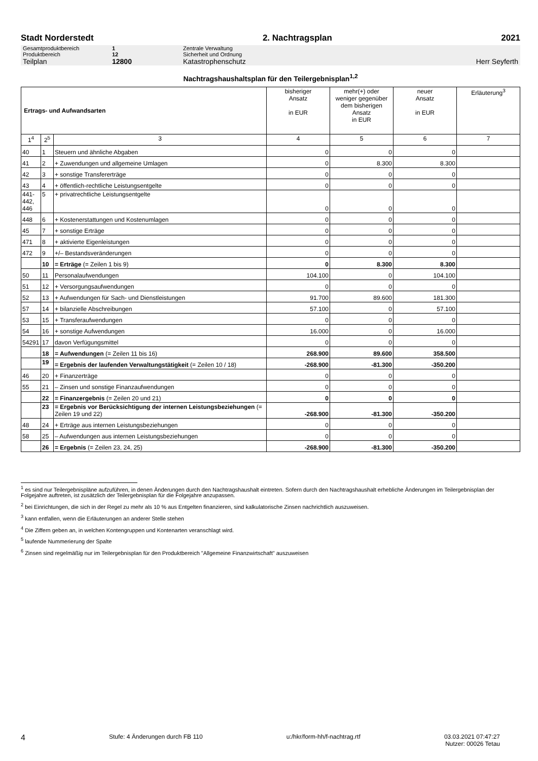Stadt Norderstedt 2. Nachtragsplan 2021
Gesamtproduktbereich 1 Zentrale Verwaltung
Produktbereich 12 Sicherheit und Ordnung
Teilplan 12800 Katastrophenschutz Herr Seyferth
Nachtragshaushaltsplan für den Teilergebnisplan<sup>1,2</sup>
| Ertrags- und Aufwandsarten | | | bisheriger Ansatz in EUR | mehr(+) oder weniger gegenüber dem bisherigen Ansatz in EUR | neuer Ansatz in EUR | Erläuterung<sup>3</sup> |
| --- | --- | --- | --- | --- | --- | --- |
| 1<sup>4</sup> | 2<sup>5</sup> | 3 | 4 | 5 | 6 | 7 |
| 40 | 1 | Steuern und ähnliche Abgaben | 0 | 0 | 0 | |
| 41 | 2 | + Zuwendungen und allgemeine Umlagen | 0 | 8.300 | 8.300 | |
| 42 | 3 | + sonstige Transfererträge | 0 | 0 | 0 | |
| 43 | 4 | + öffentlich-rechtliche Leistungsentgelte | 0 | 0 | 0 | |
| 441- 442, 446 | 5 | + privatrechtliche Leistungsentgelte | 0 | 0 | 0 | |
| 448 | 6 | + Kostenerstattungen und Kostenumlagen | 0 | 0 | 0 | |
| 45 | 7 | + sonstige Erträge | 0 | 0 | 0 | |
| 471 | 8 | + aktivierte Eigenleistungen | 0 | 0 | 0 | |
| 472 | 9 | +/– Bestandsveränderungen | 0 | 0 | 0 | |
| | 10 | = Erträge (= Zeilen 1 bis 9) | 0 | 8.300 | 8.300 | |
| 50 | 11 | Personalaufwendungen | 104.100 | 0 | 104.100 | |
| 51 | 12 | + Versorgungsaufwendungen | 0 | 0 | 0 | |
| 52 | 13 | + Aufwendungen für Sach- und Dienstleistungen | 91.700 | 89.600 | 181.300 | |
| 57 | 14 | + bilanzielle Abschreibungen | 57.100 | 0 | 57.100 | |
| 53 | 15 | + Transferaufwendungen | 0 | 0 | 0 | |
| 54 | 16 | + sonstige Aufwendungen | 16.000 | 0 | 16.000 | |
| 54291 | 17 | davon Verfügungsmittel | 0 | 0 | 0 | |
| | 18 | = Aufwendungen (= Zeilen 11 bis 16) | 268.900 | 89.600 | 358.500 | |
| | 19 | = Ergebnis der laufenden Verwaltungstätigkeit (= Zeilen 10 / 18) | -268.900 | -81.300 | -350.200 | |
| 46 | 20 | + Finanzerträge | 0 | 0 | 0 | |
| 55 | 21 | – Zinsen und sonstige Finanzaufwendungen | 0 | 0 | 0 | |
| | 22 | = Finanzergebnis (= Zeilen 20 und 21) | 0 | 0 | 0 | |
| | 23 | = Ergebnis vor Berücksichtigung der internen Leistungsbeziehungen (= Zeilen 19 und 22) | -268.900 | -81.300 | -350.200 | |
| 48 | 24 | + Erträge aus internen Leistungsbeziehungen | 0 | 0 | 0 | |
| 58 | 25 | – Aufwendungen aus internen Leistungsbeziehungen | 0 | 0 | 0 | |
| | 26 | = Ergebnis (= Zeilen 23, 24, 25) | -268.900 | -81.300 | -350.200 | |
<sup>1</sup> es sind nur Teilergebnispläne aufzuführen, in denen Änderungen durch den Nachtragshaushalt eintreten. Sofern durch den Nachtragshaushalt erhebliche Änderungen im Teilergebnisplan der Folgejahre auftreten, ist zusätzlich der Teilergebnisplan für die Folgejahre anzupassen.
<sup>2</sup> bei Einrichtungen, die sich in der Regel zu mehr als 10 % aus Entgelten finanzieren, sind kalkulatorische Zinsen nachrichtlich auszuweisen.
<sup>3</sup> kann entfallen, wenn die Erläuterungen an anderer Stelle stehen
<sup>4</sup> Die Ziffern geben an, in welchen Kontengruppen und Kontenarten veranschlagt wird.
<sup>5</sup> laufende Nummerierung der Spalte
<sup>6</sup> Zinsen sind regelmäßig nur im Teilergebnisplan für den Produktbereich "Allgemeine Finanzwirtschaft" auszuweisen
4 Stufe: 4 Änderungen durch FB 110 u:/hkr/form-hh/f-nachtrag.rtf 03.03.2021 07:47:27
Nutzer: 00026 Tetau